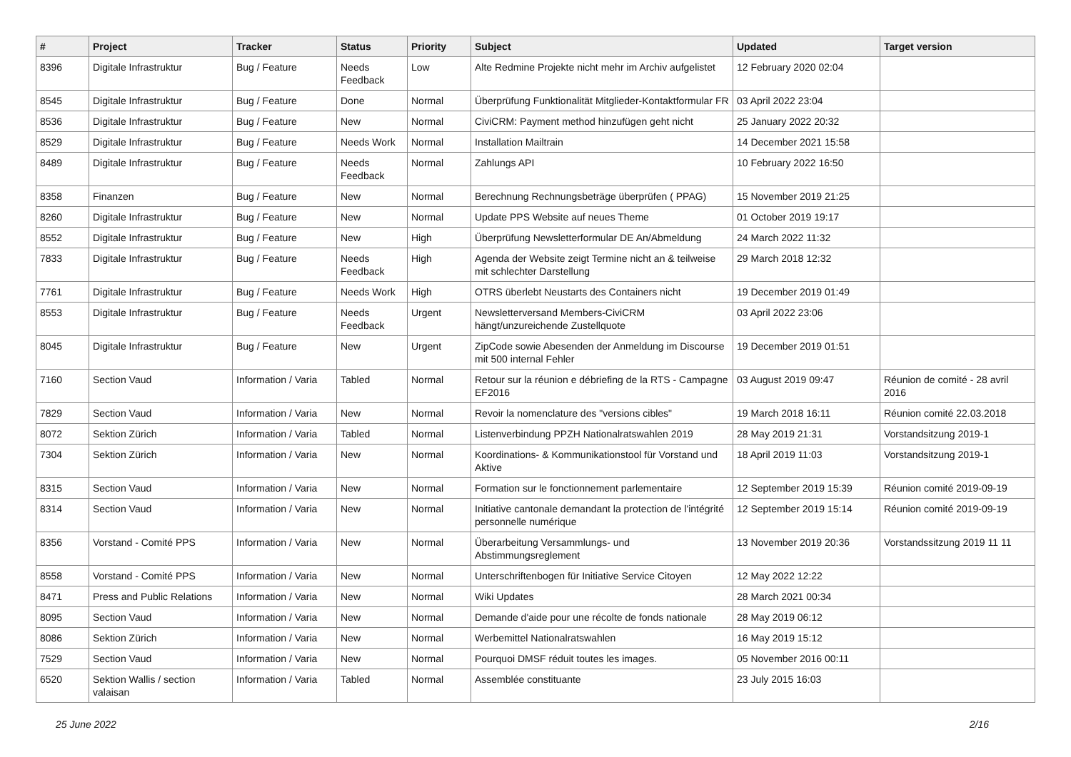| # | Project | Tracker | Status | Priority | Subject | Updated | Target version |
| --- | --- | --- | --- | --- | --- | --- | --- |
| 8396 | Digitale Infrastruktur | Bug / Feature | Needs Feedback | Low | Alte Redmine Projekte nicht mehr im Archiv aufgelistet | 12 February 2020 02:04 | |
| 8545 | Digitale Infrastruktur | Bug / Feature | Done | Normal | Überprüfung Funktionalität Mitglieder-Kontaktformular FR | 03 April 2022 23:04 | |
| 8536 | Digitale Infrastruktur | Bug / Feature | New | Normal | CiviCRM: Payment method hinzufügen geht nicht | 25 January 2022 20:32 | |
| 8529 | Digitale Infrastruktur | Bug / Feature | Needs Work | Normal | Installation Mailtrain | 14 December 2021 15:58 | |
| 8489 | Digitale Infrastruktur | Bug / Feature | Needs Feedback | Normal | Zahlungs API | 10 February 2022 16:50 | |
| 8358 | Finanzen | Bug / Feature | New | Normal | Berechnung Rechnungsbeträge überprüfen ( PPAG) | 15 November 2019 21:25 | |
| 8260 | Digitale Infrastruktur | Bug / Feature | New | Normal | Update PPS Website auf neues Theme | 01 October 2019 19:17 | |
| 8552 | Digitale Infrastruktur | Bug / Feature | New | High | Überprüfung Newsletterformular DE An/Abmeldung | 24 March 2022 11:32 | |
| 7833 | Digitale Infrastruktur | Bug / Feature | Needs Feedback | High | Agenda der Website zeigt Termine nicht an & teilweise mit schlechter Darstellung | 29 March 2018 12:32 | |
| 7761 | Digitale Infrastruktur | Bug / Feature | Needs Work | High | OTRS überlebt Neustarts des Containers nicht | 19 December 2019 01:49 | |
| 8553 | Digitale Infrastruktur | Bug / Feature | Needs Feedback | Urgent | Newsletterversand Members-CiviCRM hängt/unzureichende Zustellquote | 03 April 2022 23:06 | |
| 8045 | Digitale Infrastruktur | Bug / Feature | New | Urgent | ZipCode sowie Abesenden der Anmeldung im Discourse mit 500 internal Fehler | 19 December 2019 01:51 | |
| 7160 | Section Vaud | Information / Varia | Tabled | Normal | Retour sur la réunion e débriefing de la RTS - Campagne EF2016 | 03 August 2019 09:47 | Réunion de comité - 28 avril 2016 |
| 7829 | Section Vaud | Information / Varia | New | Normal | Revoir la nomenclature des "versions cibles" | 19 March 2018 16:11 | Réunion comité 22.03.2018 |
| 8072 | Sektion Zürich | Information / Varia | Tabled | Normal | Listenverbindung PPZH Nationalratswahlen 2019 | 28 May 2019 21:31 | Vorstandsitzung 2019-1 |
| 7304 | Sektion Zürich | Information / Varia | New | Normal | Koordinations- & Kommunikationstool für Vorstand und Aktive | 18 April 2019 11:03 | Vorstandsitzung 2019-1 |
| 8315 | Section Vaud | Information / Varia | New | Normal | Formation sur le fonctionnement parlementaire | 12 September 2019 15:39 | Réunion comité 2019-09-19 |
| 8314 | Section Vaud | Information / Varia | New | Normal | Initiative cantonale demandant la protection de l'intégrité personnelle numérique | 12 September 2019 15:14 | Réunion comité 2019-09-19 |
| 8356 | Vorstand - Comité PPS | Information / Varia | New | Normal | Überarbeitung Versammlungs- und Abstimmungsreglement | 13 November 2019 20:36 | Vorstandssitzung 2019 11 11 |
| 8558 | Vorstand - Comité PPS | Information / Varia | New | Normal | Unterschriftenbogen für Initiative Service Citoyen | 12 May 2022 12:22 | |
| 8471 | Press and Public Relations | Information / Varia | New | Normal | Wiki Updates | 28 March 2021 00:34 | |
| 8095 | Section Vaud | Information / Varia | New | Normal | Demande d'aide pour une récolte de fonds nationale | 28 May 2019 06:12 | |
| 8086 | Sektion Zürich | Information / Varia | New | Normal | Werbemittel Nationalratswahlen | 16 May 2019 15:12 | |
| 7529 | Section Vaud | Information / Varia | New | Normal | Pourquoi DMSF réduit toutes les images. | 05 November 2016 00:11 | |
| 6520 | Sektion Wallis / section valaisan | Information / Varia | Tabled | Normal | Assemblée constituante | 23 July 2015 16:03 | |
25 June 2022 2/16